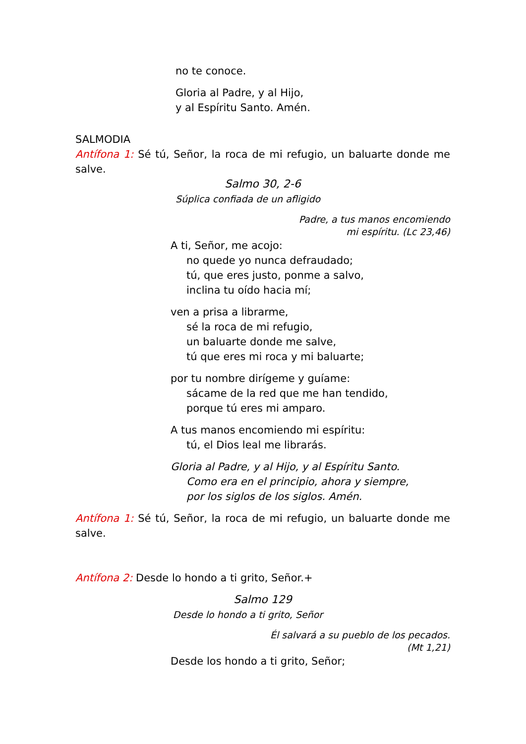no te conoce.
Gloria al Padre, y al Hijo,
y al Espíritu Santo. Amén.
SALMODIA
Antífona 1: Sé tú, Señor, la roca de mi refugio, un baluarte donde me salve.
Salmo 30, 2-6
Súplica confiada de un afligido
Padre, a tus manos encomiendo
mi espíritu. (Lc 23,46)
A ti, Señor, me acojo:
no quede yo nunca defraudado;
tú, que eres justo, ponme a salvo,
inclina tu oído hacia mí;
ven a prisa a librarme,
sé la roca de mi refugio,
un baluarte donde me salve,
tú que eres mi roca y mi baluarte;
por tu nombre dirígeme y guíame:
sácame de la red que me han tendido,
porque tú eres mi amparo.
A tus manos encomiendo mi espíritu:
tú, el Dios leal me librarás.
Gloria al Padre, y al Hijo, y al Espíritu Santo.
Como era en el principio, ahora y siempre,
por los siglos de los siglos. Amén.
Antífona 1: Sé tú, Señor, la roca de mi refugio, un baluarte donde me salve.
Antífona 2: Desde lo hondo a ti grito, Señor.+
Salmo 129
Desde lo hondo a ti grito, Señor
Él salvará a su pueblo de los pecados.
(Mt 1,21)
Desde los hondo a ti grito, Señor;